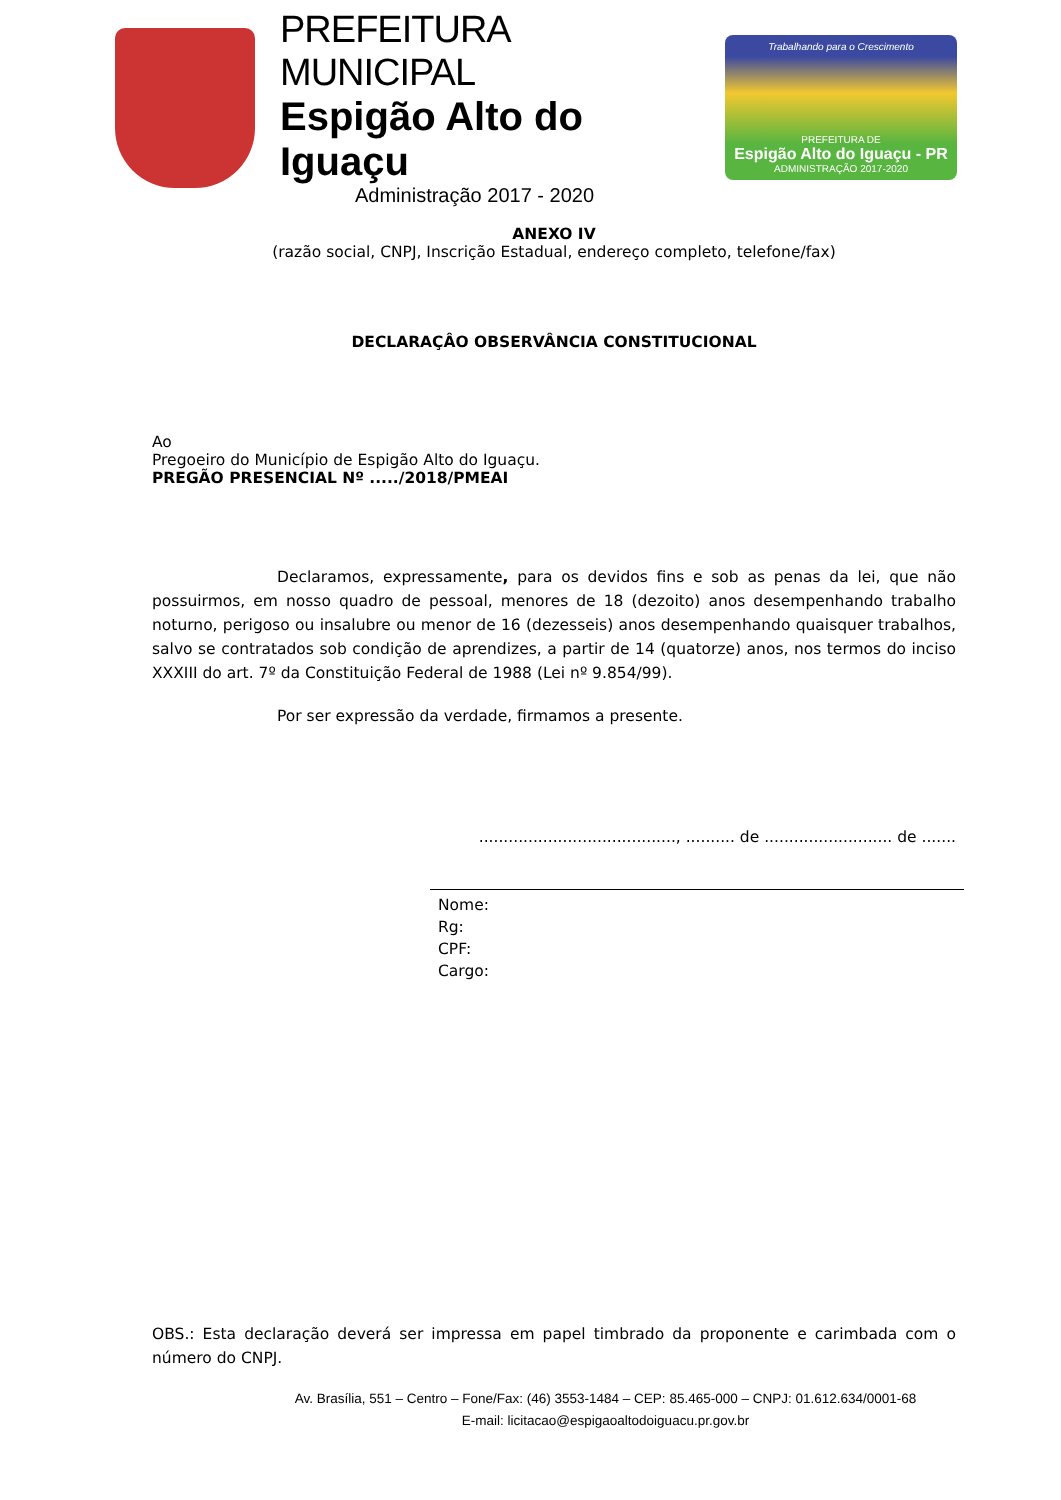PREFEITURA MUNICIPAL
Espigão Alto do Iguaçu
Administração 2017 - 2020
Trabalhando para o Crescimento
PREFEITURA DE
Espigão Alto do Iguaçu - PR
ADMINISTRAÇÃO 2017-2020
ANEXO IV
(razão social, CNPJ, Inscrição Estadual, endereço completo, telefone/fax)
DECLARAÇÂO OBSERVÂNCIA CONSTITUCIONAL
Ao
Pregoeiro do Município de Espigão Alto do Iguaçu.
PREGÃO PRESENCIAL Nº ...../2018/PMEAI
Declaramos, expressamente, para os devidos fins e sob as penas da lei, que não possuirmos, em nosso quadro de pessoal, menores de 18 (dezoito) anos desempenhando trabalho noturno, perigoso ou insalubre ou menor de 16 (dezesseis) anos desempenhando quaisquer trabalhos, salvo se contratados sob condição de aprendizes, a partir de 14 (quatorze) anos, nos termos do inciso XXXIII do art. 7º da Constituição Federal de 1988 (Lei nº 9.854/99).
Por ser expressão da verdade, firmamos a presente.
........................................, .......... de .......................... de .......
Nome:
Rg:
CPF:
Cargo:
OBS.: Esta declaração deverá ser impressa em papel timbrado da proponente e carimbada com o número do CNPJ.
Av. Brasília, 551 – Centro – Fone/Fax: (46) 3553-1484 – CEP: 85.465-000 – CNPJ: 01.612.634/0001-68
E-mail: licitacao@espigaoaltodoiguacu.pr.gov.br